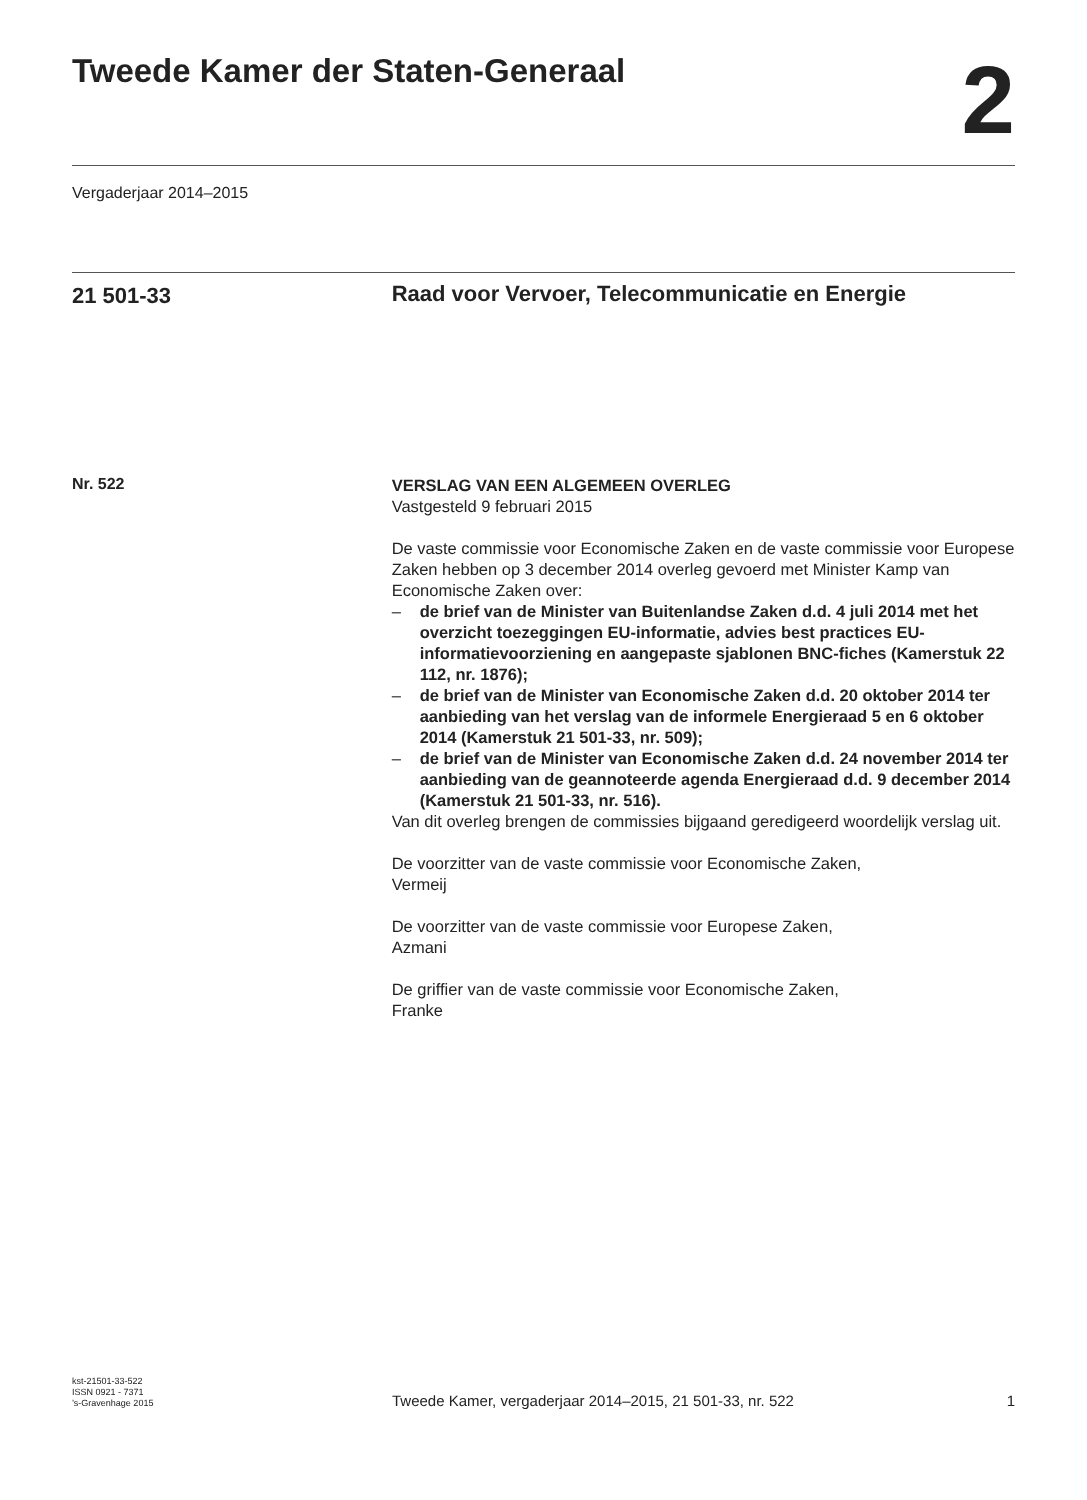Tweede Kamer der Staten-Generaal
2
Vergaderjaar 2014–2015
21 501-33
Raad voor Vervoer, Telecommunicatie en Energie
Nr. 522
VERSLAG VAN EEN ALGEMEEN OVERLEG
Vastgesteld 9 februari 2015
De vaste commissie voor Economische Zaken en de vaste commissie voor Europese Zaken hebben op 3 december 2014 overleg gevoerd met Minister Kamp van Economische Zaken over:
– de brief van de Minister van Buitenlandse Zaken d.d. 4 juli 2014 met het overzicht toezeggingen EU-informatie, advies best practices EU-informatievoorziening en aangepaste sjablonen BNC-fiches (Kamerstuk 22 112, nr. 1876);
– de brief van de Minister van Economische Zaken d.d. 20 oktober 2014 ter aanbieding van het verslag van de informele Energieraad 5 en 6 oktober 2014 (Kamerstuk 21 501-33, nr. 509);
– de brief van de Minister van Economische Zaken d.d. 24 november 2014 ter aanbieding van de geannoteerde agenda Energieraad d.d. 9 december 2014 (Kamerstuk 21 501-33, nr. 516).
Van dit overleg brengen de commissies bijgaand geredigeerd woordelijk verslag uit.
De voorzitter van de vaste commissie voor Economische Zaken,
Vermeij
De voorzitter van de vaste commissie voor Europese Zaken,
Azmani
De griffier van de vaste commissie voor Economische Zaken,
Franke
kst-21501-33-522
ISSN 0921 - 7371
’s-Gravenhage 2015
Tweede Kamer, vergaderjaar 2014–2015, 21 501-33, nr. 522
1